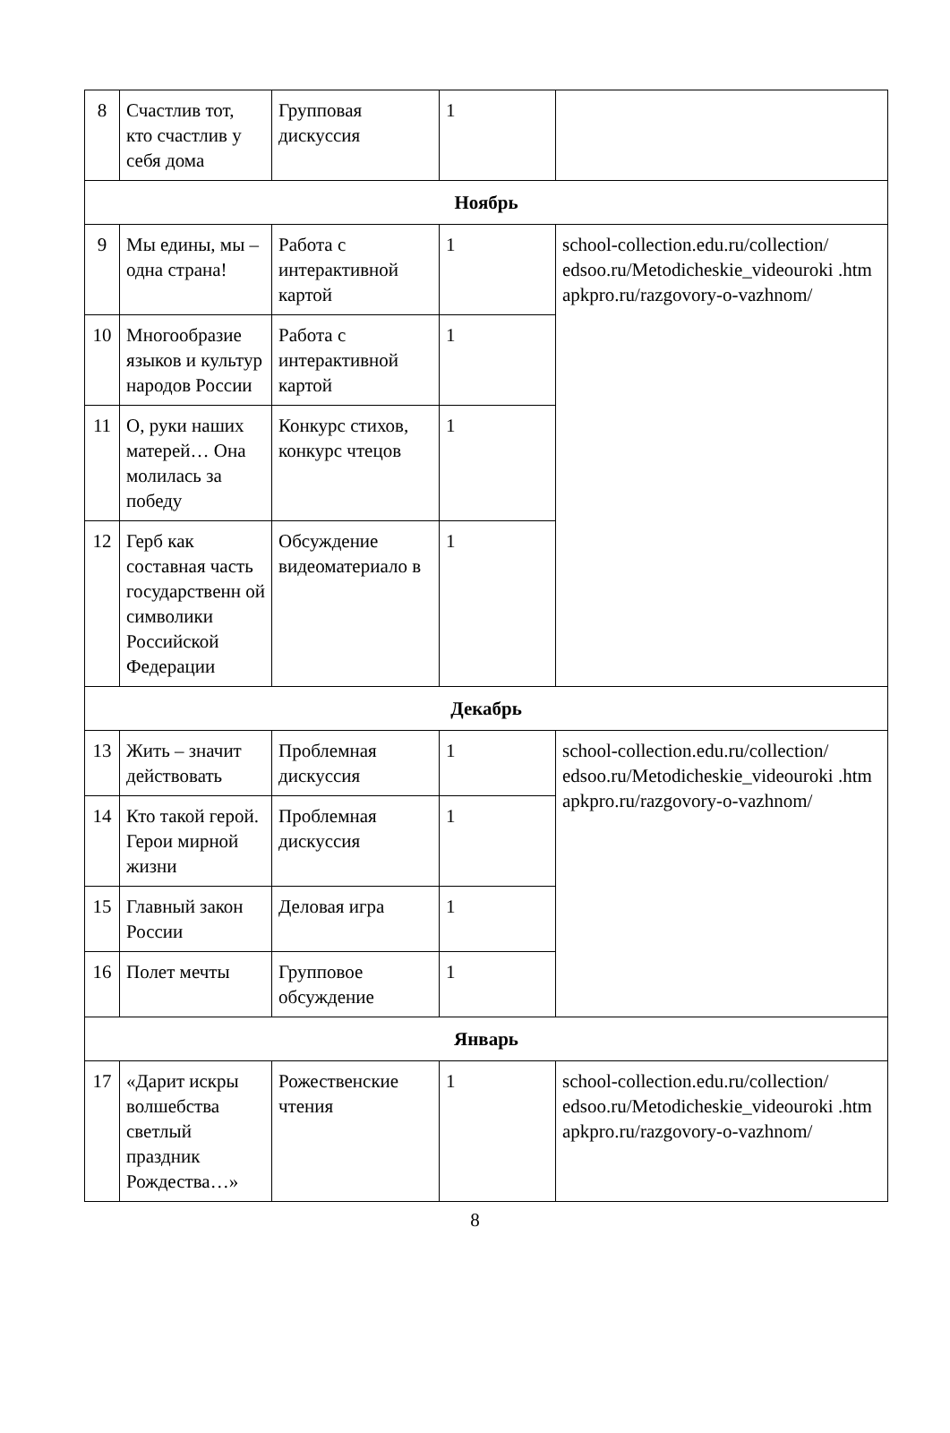| 8 | Счастлив тот, кто счастлив у себя дома | Групповая дискуссия | 1 | |
| Ноябрь | | | | |
| 9 | Мы едины, мы – одна страна! | Работа с интерактивной картой | 1 | school-collection.edu.ru/collection/ edsoo.ru/Metodicheskie_videouroki .htm apkpro.ru/razgovory-o-vazhnom/ |
| 10 | Многообразие языков и культур народов России | Работа с интерактивной картой | 1 | |
| 11 | О, руки наших матерей… Она молилась за победу | Конкурс стихов, конкурс чтецов | 1 | |
| 12 | Герб как составная часть государственн ой символики Российской Федерации | Обсуждение видеоматериало в | 1 | |
| Декабрь | | | | |
| 13 | Жить – значит действовать | Проблемная дискуссия | 1 | school-collection.edu.ru/collection/ edsoo.ru/Metodicheskie_videouroki .htm apkpro.ru/razgovory-o-vazhnom/ |
| 14 | Кто такой герой. Герои мирной жизни | Проблемная дискуссия | 1 | |
| 15 | Главный закон России | Деловая игра | 1 | |
| 16 | Полет мечты | Групповое обсуждение | 1 | |
| Январь | | | | |
| 17 | «Дарит искры волшебства светлый праздник Рождества…» | Рожественские чтения | 1 | school-collection.edu.ru/collection/ edsoo.ru/Metodicheskie_videouroki .htm apkpro.ru/razgovory-o-vazhnom/ |
8